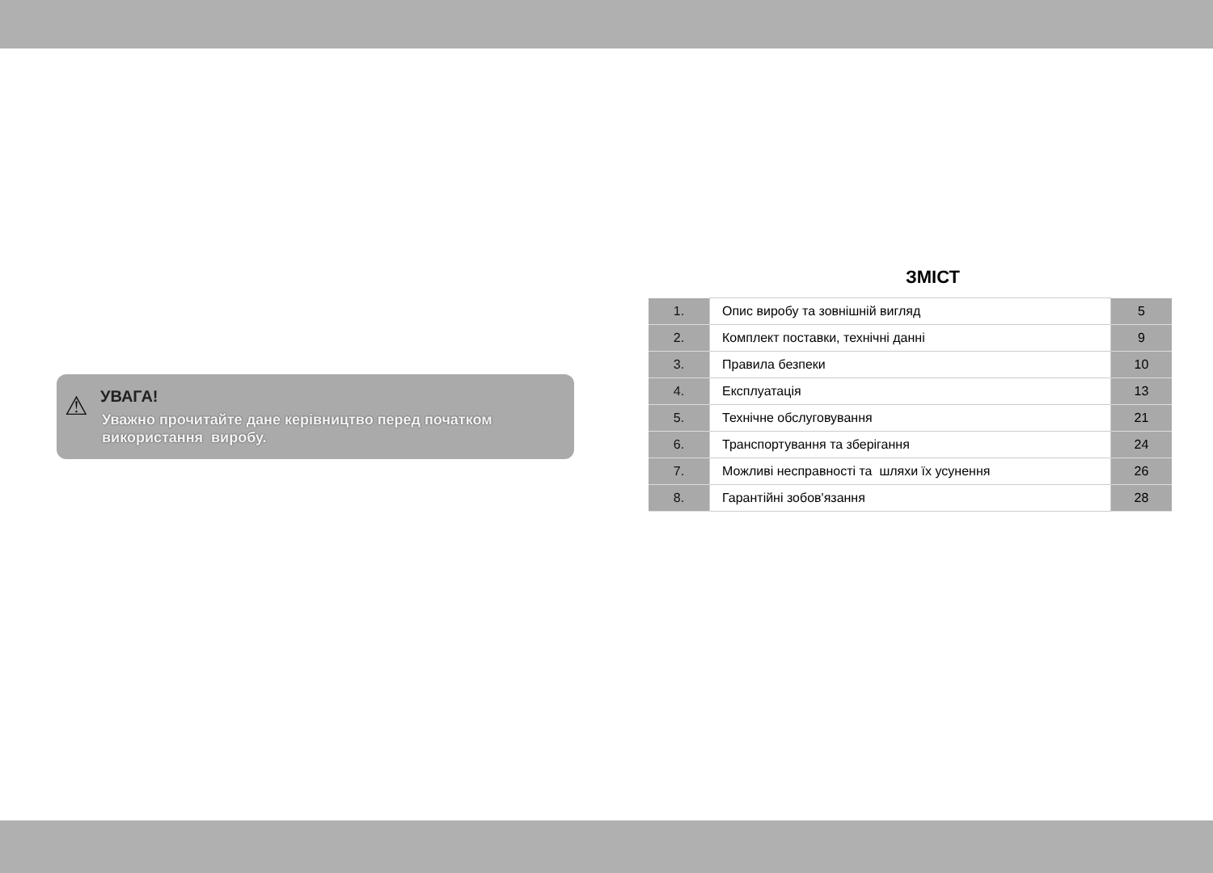⚠
УВАГА!
Уважно прочитайте дане керівництво перед початком використання виробу.
ЗМІСТ
| 1. | Опис виробу та зовнішній вигляд | 5 |
| 2. | Комплект поставки, технічні данні | 9 |
| 3. | Правила безпеки | 10 |
| 4. | Експлуатація | 13 |
| 5. | Технічне обслуговування | 21 |
| 6. | Транспортування та зберігання | 24 |
| 7. | Можливі несправності та шляхи їх усунення | 26 |
| 8. | Гарантійні зобов'язання | 28 |